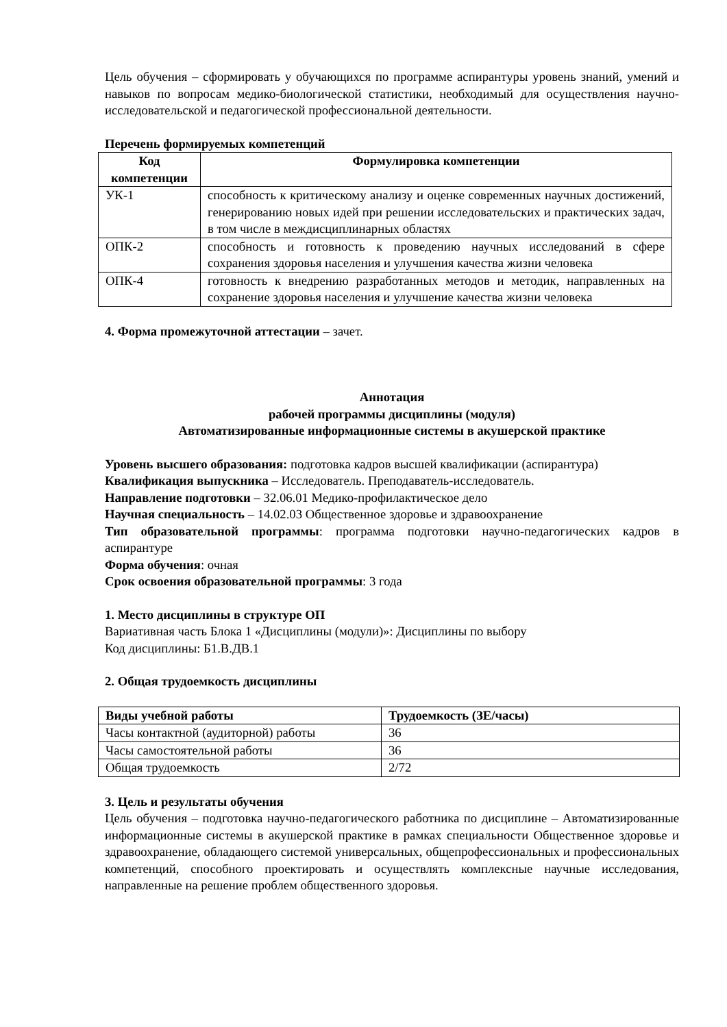Цель обучения – сформировать у обучающихся по программе аспирантуры уровень знаний, умений и навыков по вопросам медико-биологической статистики, необходимый для осуществления научно-исследовательской и педагогической профессиональной деятельности.
Перечень формируемых компетенций
| Код компетенции | Формулировка компетенции |
| --- | --- |
| УК-1 | способность к критическому анализу и оценке современных научных достижений, генерированию новых идей при решении исследовательских и практических задач, в том числе в междисциплинарных областях |
| ОПК-2 | способность и готовность к проведению научных исследований в сфере сохранения здоровья населения и улучшения качества жизни человека |
| ОПК-4 | готовность к внедрению разработанных методов и методик, направленных на сохранение здоровья населения и улучшение качества жизни человека |
4. Форма промежуточной аттестации – зачет.
Аннотация
рабочей программы дисциплины (модуля)
Автоматизированные информационные системы в акушерской практике
Уровень высшего образования: подготовка кадров высшей квалификации (аспирантура)
Квалификация выпускника – Исследователь. Преподаватель-исследователь.
Направление подготовки – 32.06.01 Медико-профилактическое дело
Научная специальность – 14.02.03 Общественное здоровье и здравоохранение
Тип образовательной программы: программа подготовки научно-педагогических кадров в аспирантуре
Форма обучения: очная
Срок освоения образовательной программы: 3 года
1. Место дисциплины в структуре ОП
Вариативная часть Блока 1 «Дисциплины (модули)»: Дисциплины по выбору
Код дисциплины: Б1.В.ДВ.1
2. Общая трудоемкость дисциплины
| Виды учебной работы | Трудоемкость (ЗЕ/часы) |
| --- | --- |
| Часы контактной (аудиторной) работы | 36 |
| Часы самостоятельной работы | 36 |
| Общая трудоемкость | 2/72 |
3. Цель и результаты обучения
Цель обучения – подготовка научно-педагогического работника по дисциплине – Автоматизированные информационные системы в акушерской практике в рамках специальности Общественное здоровье и здравоохранение, обладающего системой универсальных, общепрофессиональных и профессиональных компетенций, способного проектировать и осуществлять комплексные научные исследования, направленные на решение проблем общественного здоровья.